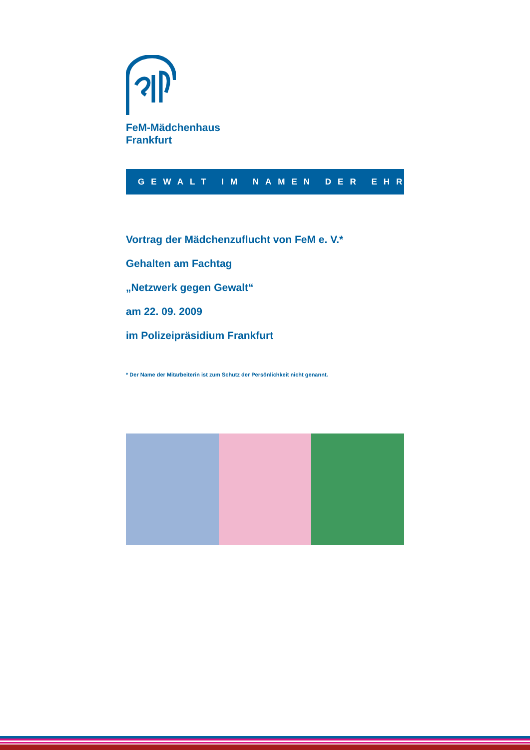FeM-Mädchenhaus
Frankfurt
GEWALT IM NAMEN DER EHRE
Vortrag der Mädchenzuflucht von FeM e. V.*
Gehalten am Fachtag
„Netzwerk gegen Gewalt“
am 22. 09. 2009
im Polizeipräsidium Frankfurt
* Der Name der Mitarbeiterin ist zum Schutz der Persönlichkeit nicht genannt.